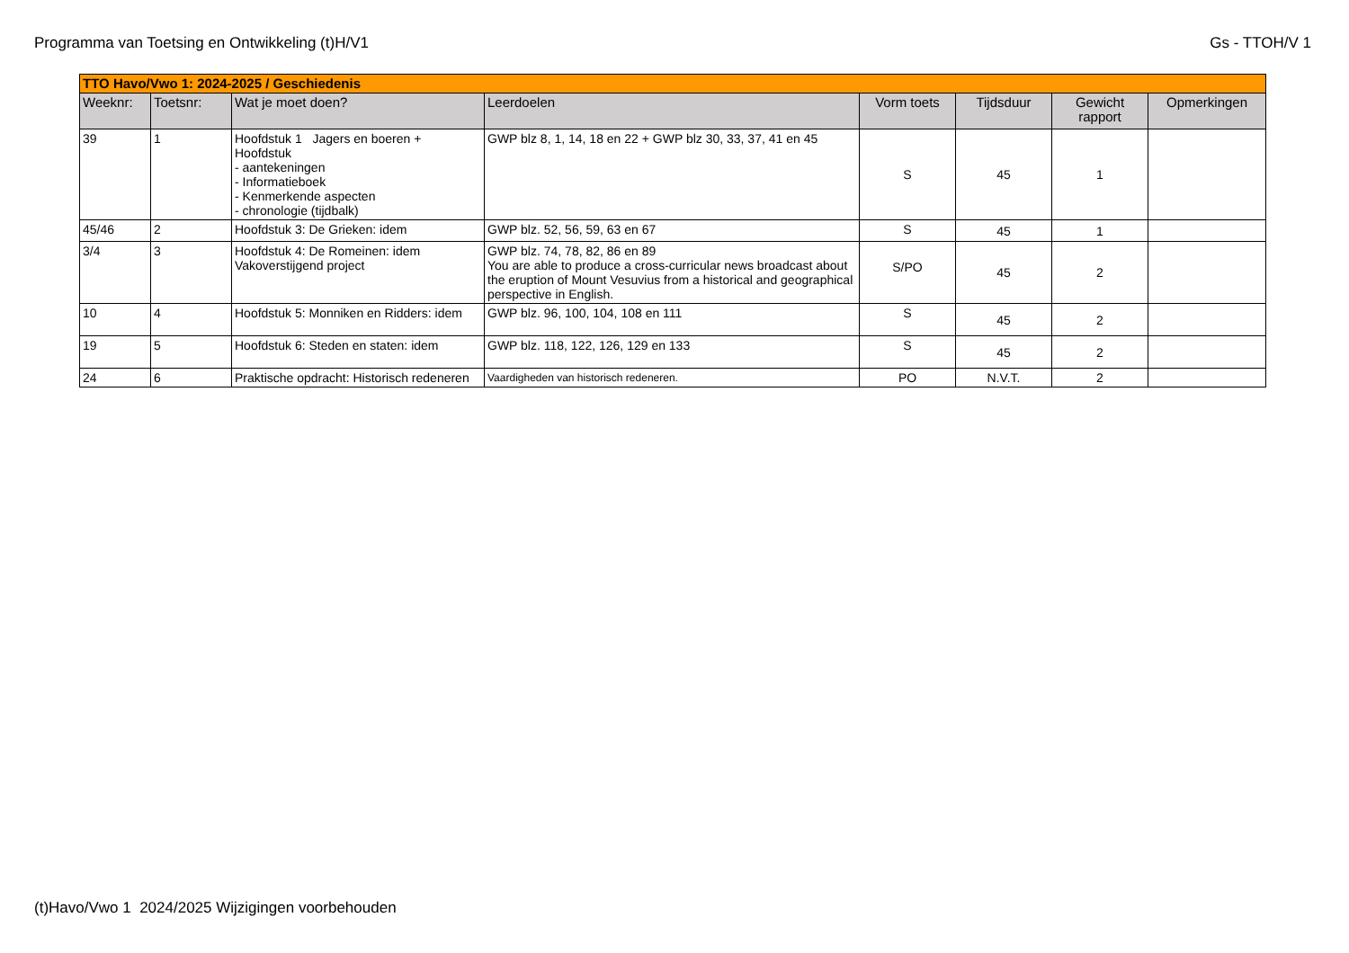Programma van Toetsing en Ontwikkeling (t)H/V1 Gs - TTOH/V 1
| TTO Havo/Vwo 1: 2024-2025 / Geschiedenis | | | | | | | |
| Weeknr: | Toetsnr: | Wat je moet doen? | Leerdoelen | Vorm toets | Tijdsduur | Gewicht rapport | Opmerkingen |
| 39 | 1 | Hoofdstuk 1 Jagers en boeren + Hoofdstuk - aantekeningen - Informatieboek - Kenmerkende aspecten - chronologie (tijdbalk) | GWP blz 8, 1, 14, 18 en 22 + GWP blz 30, 33, 37, 41 en 45 | S | 45 | 1 | |
| 45/46 | 2 | Hoofdstuk 3: De Grieken: idem | GWP blz. 52, 56, 59, 63 en 67 | S | 45 | 1 | |
| 3/4 | 3 | Hoofdstuk 4: De Romeinen: idem Vakoverstijgend project | GWP blz. 74, 78, 82, 86 en 89 You are able to produce a cross-curricular news broadcast about the eruption of Mount Vesuvius from a historical and geographical perspective in English. | S/PO | 45 | 2 | |
| 10 | 4 | Hoofdstuk 5: Monniken en Ridders: idem | GWP blz. 96, 100, 104, 108 en 111 | S | 45 | 2 | |
| 19 | 5 | Hoofdstuk 6: Steden en staten: idem | GWP blz. 118, 122, 126, 129 en 133 | S | 45 | 2 | |
| 24 | 6 | Praktische opdracht: Historisch redeneren | Vaardigheden van historisch redeneren. | PO | N.V.T. | 2 | |
(t)Havo/Vwo 1 2024/2025 Wijzigingen voorbehouden